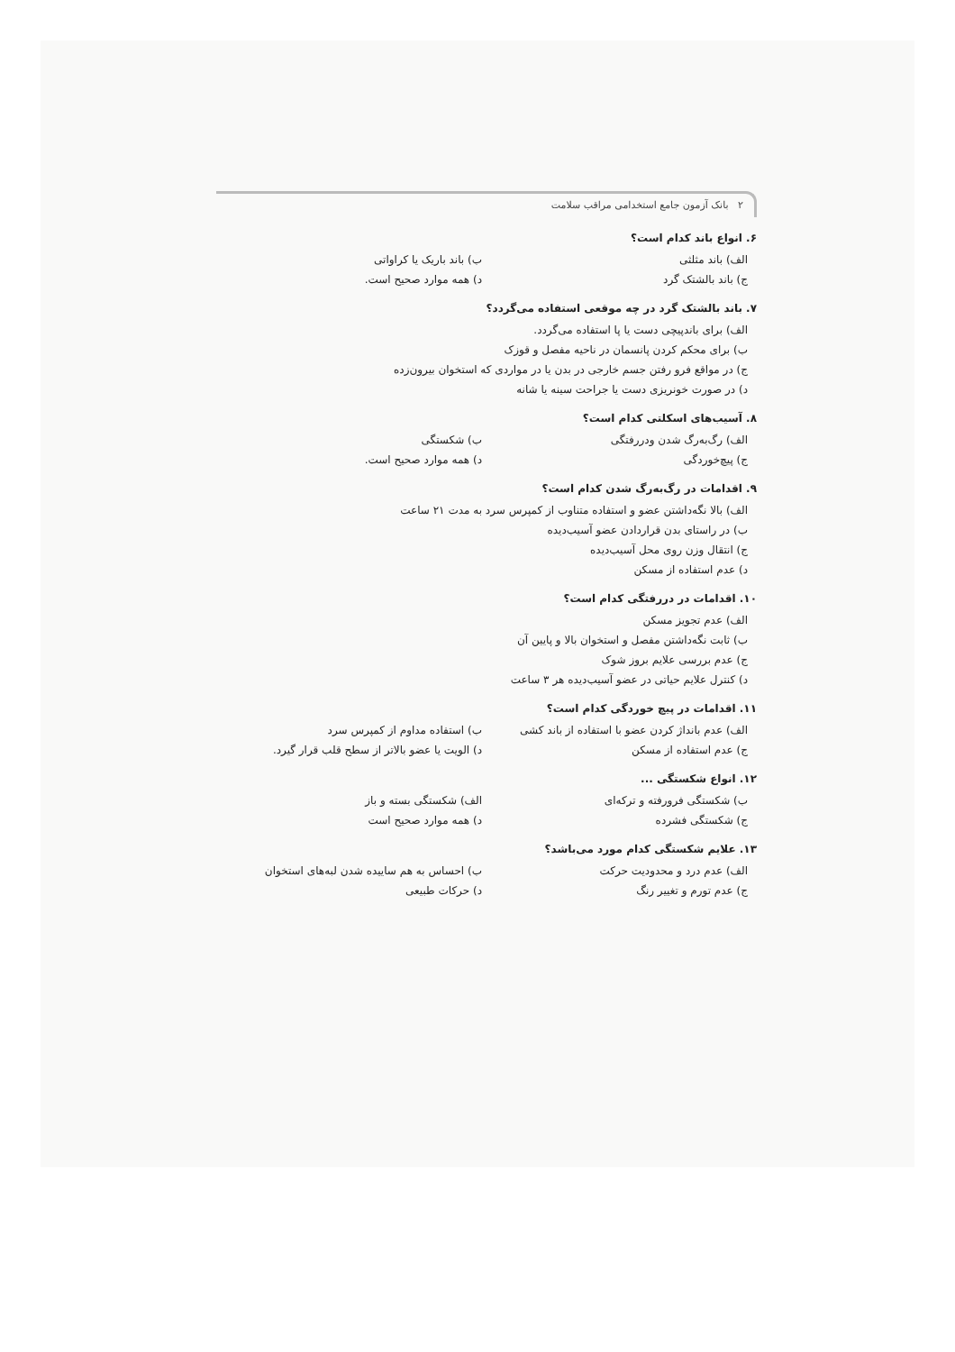۲ بانک آزمون جامع استخدامی مراقب سلامت
۶. انواع باند کدام است؟
الف) باند مثلثی ب) باند باریک یا کراواتی
ج) باند بالشتک گرد د) همه موارد صحیح است.
۷. باند بالشتک گرد در چه موقعی استفاده می‌گردد؟
الف) برای باندپیچی دست یا پا استفاده می‌گردد.
ب) برای محکم کردن پانسمان در ناحیه مفصل و قوزک
ج) در مواقع فرو رفتن جسم خارجی در بدن یا در مواردی که استخوان بیرون‌زده
د) در صورت خونریزی دست یا جراحت سینه یا شانه
۸. آسیب‌های اسکلتی کدام است؟
الف) رگ‌به‌رگ شدن ودررفتگی ب) شکستگی
ج) پیچ‌خوردگی د) همه موارد صحیح است.
۹. اقدامات در رگ‌به‌رگ شدن کدام است؟
الف) بالا نگه‌داشتن عضو و استفاده متناوب از کمپرس سرد به مدت ۲۱ ساعت
ب) در راستای بدن قراردادن عضو آسیب‌دیده
ج) انتقال وزن روی محل آسیب‌دیده
د) عدم استفاده از مسکن
۱۰. اقدامات در دررفتگی کدام است؟
الف) عدم تجویز مسکن
ب) ثابت نگه‌داشتن مفصل و استخوان بالا و پایین آن
ج) عدم بررسی علایم بروز شوک
د) کنترل علایم حیاتی در عضو آسیب‌دیده هر ۳ ساعت
۱۱. اقدامات در پیچ خوردگی کدام است؟
الف) عدم بانداژ کردن عضو با استفاده از باند کشی ب) استفاده مداوم از کمپرس سرد
ج) عدم استفاده از مسکن د) الویت یا عضو بالاتر از سطح قلب قرار گیرد.
۱۲. انواع شکستگی ...
ب) شکستگی فرورفته و ترکه‌ای الف) شکستگی بسته و باز
ج) شکستگی فشرده د) همه موارد صحیح است
۱۳. علایم شکستگی کدام مورد می‌باشد؟
الف) عدم درد و محدودیت حرکت ب) احساس به هم ساییده شدن لبه‌های استخوان
ج) عدم تورم و تغییر رنگ د) حرکات طبیعی